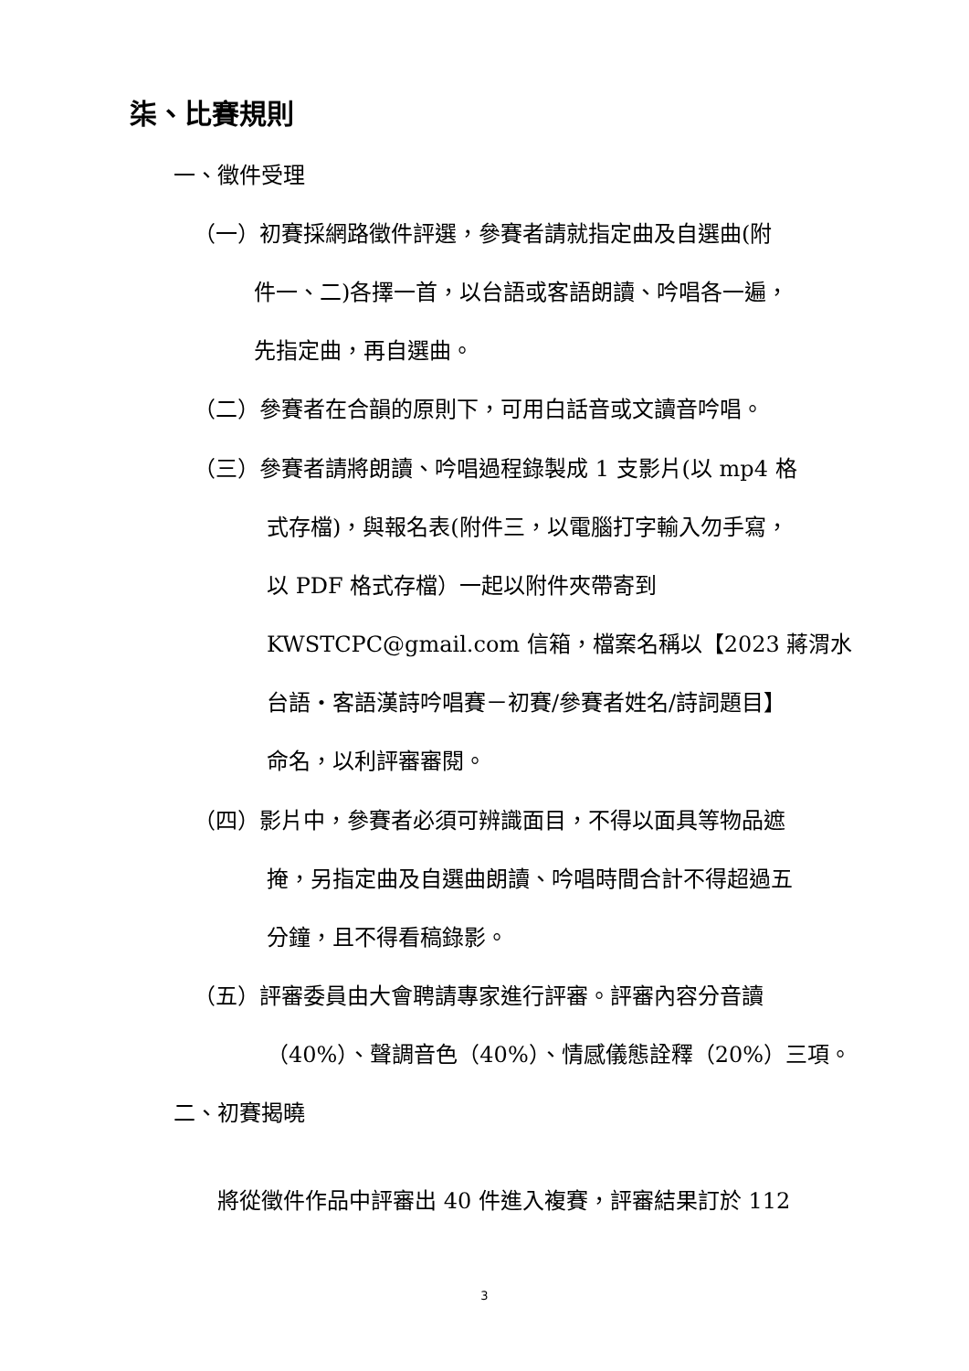柒、比賽規則
一、徵件受理
（一）初賽採網路徵件評選，參賽者請就指定曲及自選曲(附
件一、二)各擇一首，以台語或客語朗讀、吟唱各一遍，
先指定曲，再自選曲。
（二）參賽者在合韻的原則下，可用白話音或文讀音吟唱。
（三）參賽者請將朗讀、吟唱過程錄製成 1 支影片(以 mp4 格
式存檔)，與報名表(附件三，以電腦打字輸入勿手寫，
以 PDF 格式存檔）一起以附件夾帶寄到
KWSTCPC@gmail.com 信箱，檔案名稱以【2023 蔣渭水
台語‧客語漢詩吟唱賽－初賽/參賽者姓名/詩詞題目】
命名，以利評審審閱。
（四）影片中，參賽者必須可辨識面目，不得以面具等物品遮
掩，另指定曲及自選曲朗讀、吟唱時間合計不得超過五
分鐘，且不得看稿錄影。
（五）評審委員由大會聘請專家進行評審。評審內容分音讀
（40%）、聲調音色（40%）、情感儀態詮釋（20%）三項。
二、初賽揭曉
將從徵件作品中評審出 40 件進入複賽，評審結果訂於 112
3